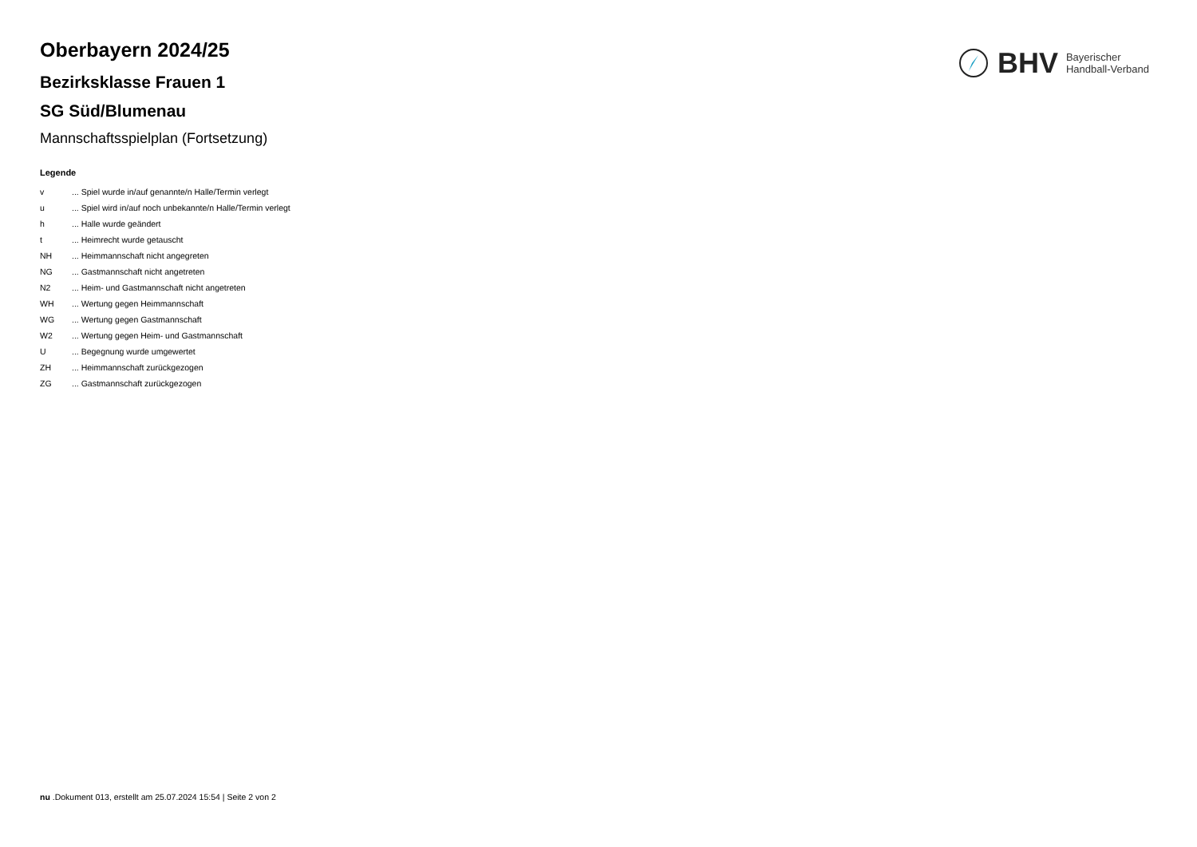BHV Bayerischer
Handball-Verband
Oberbayern 2024/25
Bezirksklasse Frauen 1
SG Süd/Blumenau
Mannschaftsspielplan (Fortsetzung)
Legende
| v | ... Spiel wurde in/auf genannte/n Halle/Termin verlegt |
| u | ... Spiel wird in/auf noch unbekannte/n Halle/Termin verlegt |
| h | ... Halle wurde geändert |
| t | ... Heimrecht wurde getauscht |
| NH | ... Heimmannschaft nicht angegreten |
| NG | ... Gastmannschaft nicht angetreten |
| N2 | ... Heim- und Gastmannschaft nicht angetreten |
| WH | ... Wertung gegen Heimmannschaft |
| WG | ... Wertung gegen Gastmannschaft |
| W2 | ... Wertung gegen Heim- und Gastmannschaft |
| U | ... Begegnung wurde umgewertet |
| ZH | ... Heimmannschaft zurückgezogen |
| ZG | ... Gastmannschaft zurückgezogen |
nu .Dokument 013, erstellt am 25.07.2024 15:54 | Seite 2 von 2